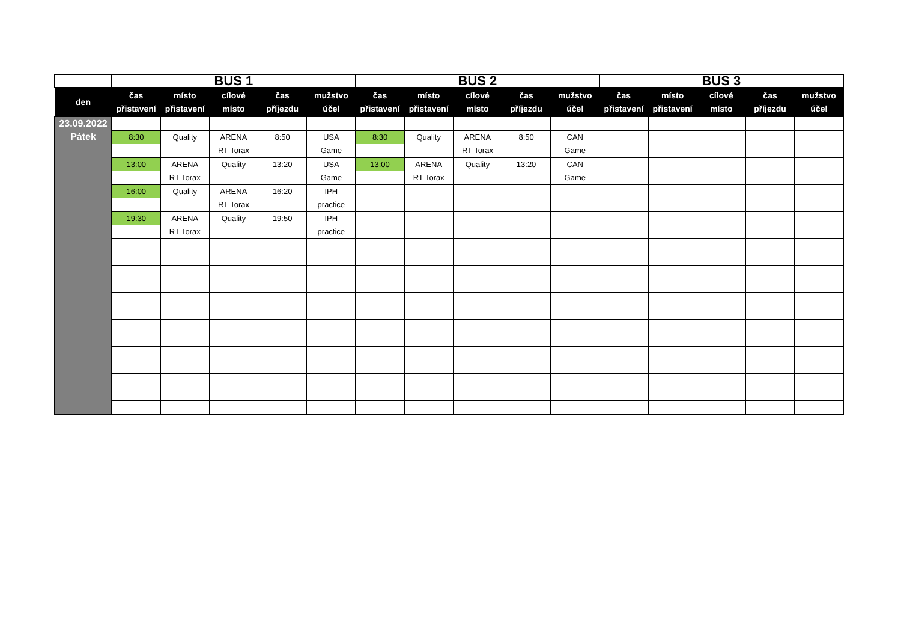| | BUS 1 | | | | | BUS 2 | | | | | BUS 3 | | | | |
| den | čas přistavení | místo přistavení | cílové místo | čas příjezdu | mužstvo účel | čas přistavení | místo přistavení | cílové místo | čas příjezdu | mužstvo účel | čas přistavení | místo přistavení | cílové místo | čas příjezdu | mužstvo účel |
| 23.09.2022 Pátek | | | | | | | | | | | | | | | |
| | 8:30 | Quality | ARENA RT Torax | 8:50 | USA Game | 8:30 | Quality | ARENA RT Torax | 8:50 | CAN Game | | | | | |
| | 13:00 | ARENA RT Torax | Quality | 13:20 | USA Game | 13:00 | ARENA RT Torax | Quality | 13:20 | CAN Game | | | | | |
| | 16:00 | Quality | ARENA RT Torax | 16:20 | IPH practice | | | | | | | | | | |
| | 19:30 | ARENA RT Torax | Quality | 19:50 | IPH practice | | | | | | | | | | |